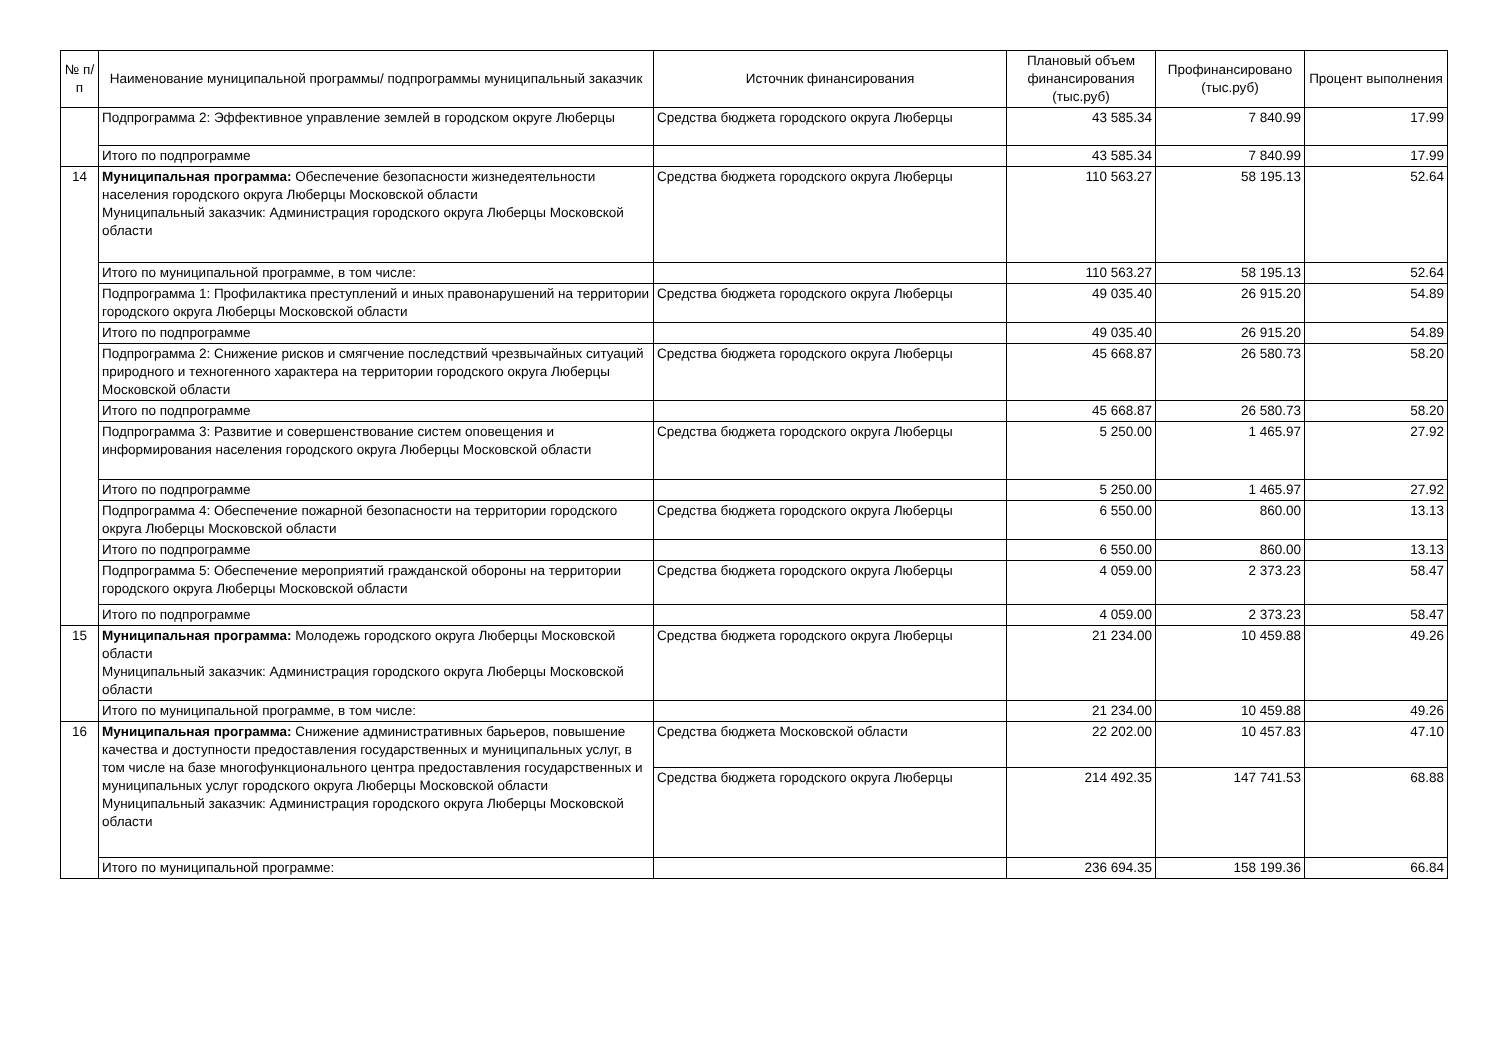| № п/п | Наименование муниципальной программы/ подпрограммы муниципальный заказчик | Источник финансирования | Плановый объем финансирования (тыс.руб) | Профинансировано (тыс.руб) | Процент выполнения |
| --- | --- | --- | --- | --- | --- |
| | Подпрограмма 2: Эффективное управление землей в городском округе Люберцы | Средства бюджета городского округа Люберцы | 43 585.34 | 7 840.99 | 17.99 |
| | Итого по подпрограмме | | 43 585.34 | 7 840.99 | 17.99 |
| 14 | Муниципальная программа: Обеспечение безопасности жизнедеятельности населения городского округа Люберцы Московской области Муниципальный заказчик: Администрация городского округа Люберцы Московской области | Средства бюджета городского округа Люберцы | 110 563.27 | 58 195.13 | 52.64 |
| | Итого по муниципальной программе, в том числе: | | 110 563.27 | 58 195.13 | 52.64 |
| | Подпрограмма 1: Профилактика преступлений и иных правонарушений на территории городского округа Люберцы Московской области | Средства бюджета городского округа Люберцы | 49 035.40 | 26 915.20 | 54.89 |
| | Итого по подпрограмме | | 49 035.40 | 26 915.20 | 54.89 |
| | Подпрограмма 2: Снижение рисков и смягчение последствий чрезвычайных ситуаций природного и техногенного характера на территории городского округа Люберцы Московской области | Средства бюджета городского округа Люберцы | 45 668.87 | 26 580.73 | 58.20 |
| | Итого по подпрограмме | | 45 668.87 | 26 580.73 | 58.20 |
| | Подпрограмма 3: Развитие и совершенствование систем оповещения и информирования населения городского округа Люберцы Московской области | Средства бюджета городского округа Люберцы | 5 250.00 | 1 465.97 | 27.92 |
| | Итого по подпрограмме | | 5 250.00 | 1 465.97 | 27.92 |
| | Подпрограмма 4: Обеспечение пожарной безопасности на территории городского округа Люберцы Московской области | Средства бюджета городского округа Люберцы | 6 550.00 | 860.00 | 13.13 |
| | Итого по подпрограмме | | 6 550.00 | 860.00 | 13.13 |
| | Подпрограмма 5: Обеспечение мероприятий гражданской обороны на территории городского округа Люберцы Московской области | Средства бюджета городского округа Люберцы | 4 059.00 | 2 373.23 | 58.47 |
| | Итого по подпрограмме | | 4 059.00 | 2 373.23 | 58.47 |
| 15 | Муниципальная программа: Молодежь городского округа Люберцы Московской области Муниципальный заказчик: Администрация городского округа Люберцы Московской области | Средства бюджета городского округа Люберцы | 21 234.00 | 10 459.88 | 49.26 |
| | Итого по муниципальной программе, в том числе: | | 21 234.00 | 10 459.88 | 49.26 |
| 16 | Муниципальная программа: Снижение административных барьеров, повышение качества и доступности предоставления государственных и муниципальных услуг, в том числе на базе многофункционального центра предоставления государственных и муниципальных услуг городского округа Люберцы Московской области Муниципальный заказчик: Администрация городского округа Люберцы Московской области | Средства бюджета Московской области | 22 202.00 | 10 457.83 | 47.10 |
| | | Средства бюджета городского округа Люберцы | 214 492.35 | 147 741.53 | 68.88 |
| | Итого по муниципальной программе: | | 236 694.35 | 158 199.36 | 66.84 |